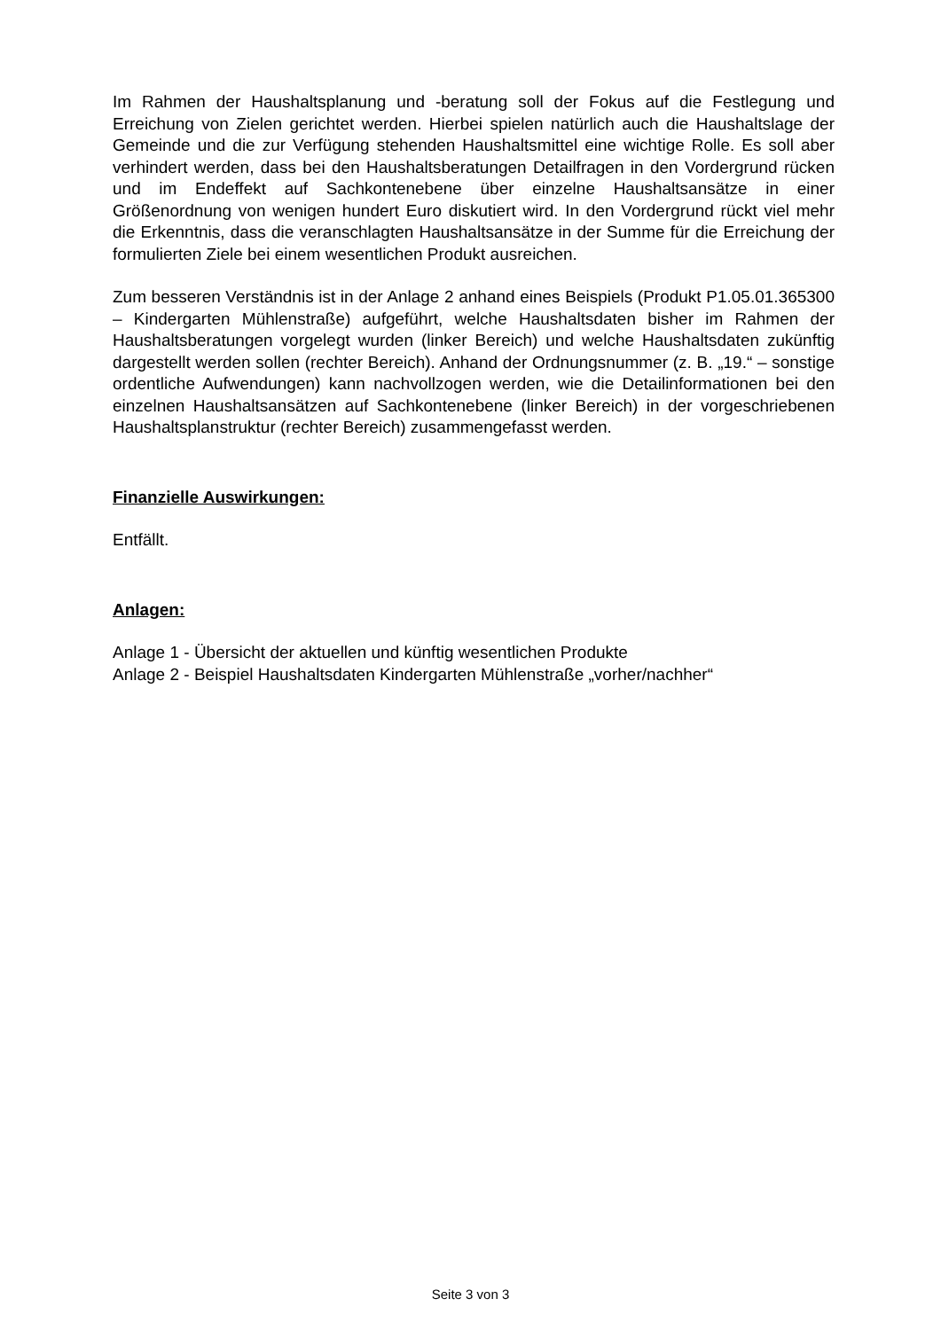Im Rahmen der Haushaltsplanung und -beratung soll der Fokus auf die Festlegung und Erreichung von Zielen gerichtet werden. Hierbei spielen natürlich auch die Haushaltslage der Gemeinde und die zur Verfügung stehenden Haushaltsmittel eine wichtige Rolle. Es soll aber verhindert werden, dass bei den Haushaltsberatungen Detailfragen in den Vordergrund rücken und im Endeffekt auf Sachkontenebene über einzelne Haushaltsansätze in einer Größenordnung von wenigen hundert Euro diskutiert wird. In den Vordergrund rückt viel mehr die Erkenntnis, dass die veranschlagten Haushaltsansätze in der Summe für die Erreichung der formulierten Ziele bei einem wesentlichen Produkt ausreichen.
Zum besseren Verständnis ist in der Anlage 2 anhand eines Beispiels (Produkt P1.05.01.365300 – Kindergarten Mühlenstraße) aufgeführt, welche Haushaltsdaten bisher im Rahmen der Haushaltsberatungen vorgelegt wurden (linker Bereich) und welche Haushaltsdaten zukünftig dargestellt werden sollen (rechter Bereich). Anhand der Ordnungsnummer (z. B. „19.“ – sonstige ordentliche Aufwendungen) kann nachvollzogen werden, wie die Detailinformationen bei den einzelnen Haushaltsansätzen auf Sachkontenebene (linker Bereich) in der vorgeschriebenen Haushaltsplanstruktur (rechter Bereich) zusammengefasst werden.
Finanzielle Auswirkungen:
Entfällt.
Anlagen:
Anlage 1 - Übersicht der aktuellen und künftig wesentlichen Produkte
Anlage 2 - Beispiel Haushaltsdaten Kindergarten Mühlenstraße „vorher/nachher“
Seite 3 von 3